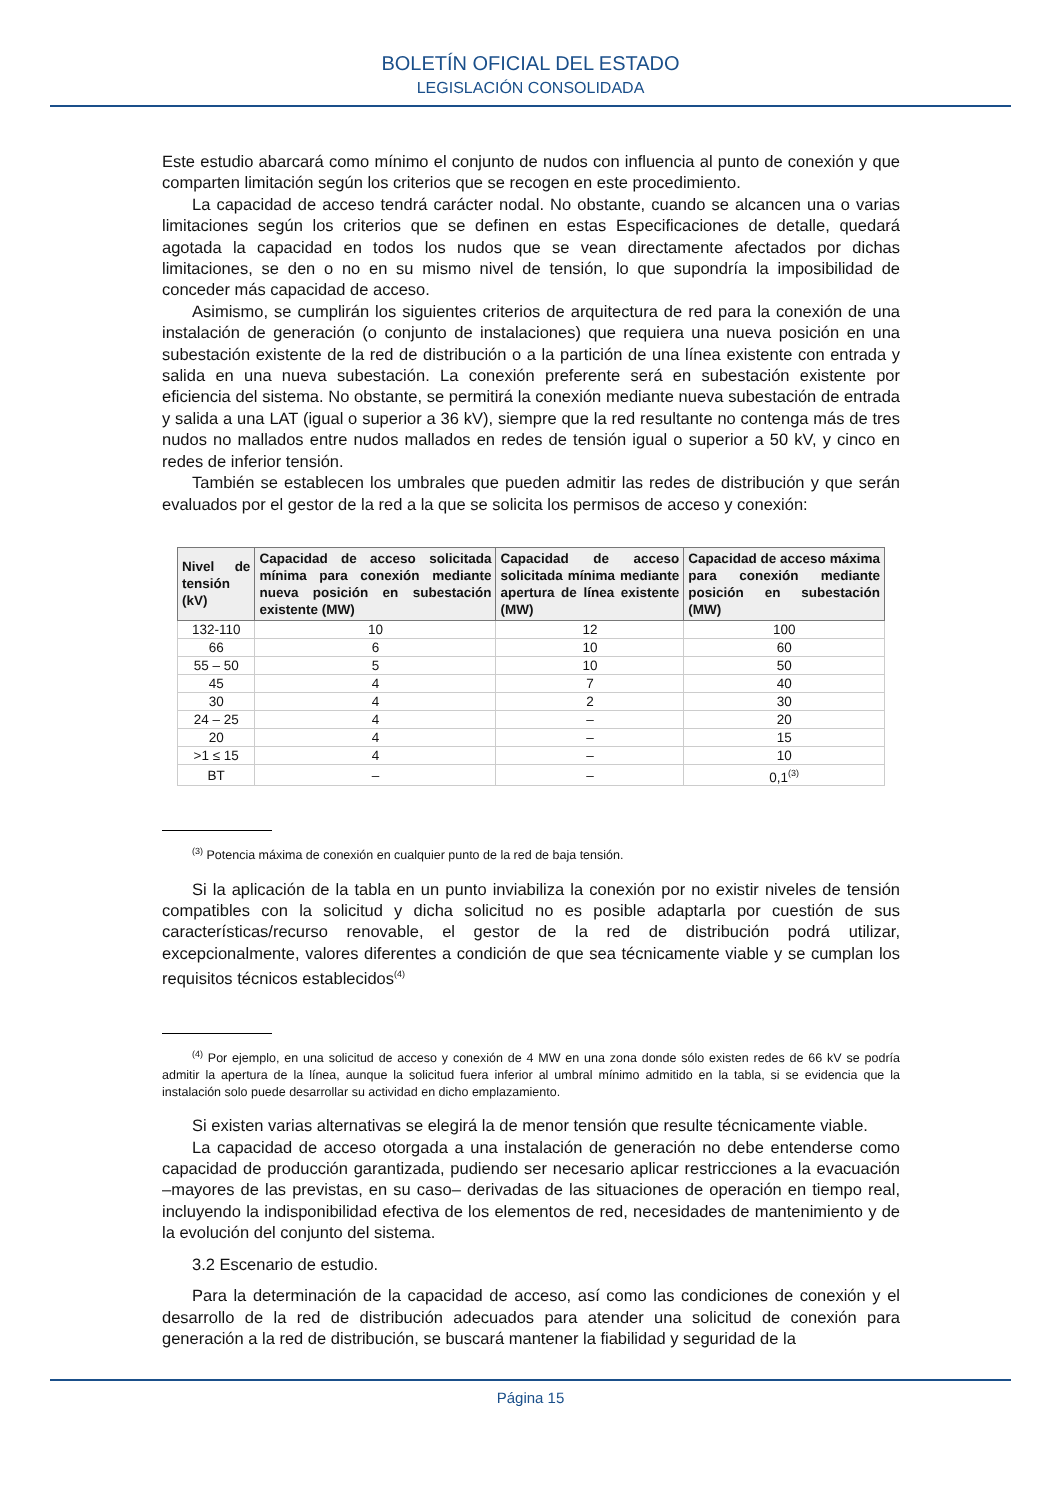BOLETÍN OFICIAL DEL ESTADO
LEGISLACIÓN CONSOLIDADA
Este estudio abarcará como mínimo el conjunto de nudos con influencia al punto de conexión y que comparten limitación según los criterios que se recogen en este procedimiento.
La capacidad de acceso tendrá carácter nodal. No obstante, cuando se alcancen una o varias limitaciones según los criterios que se definen en estas Especificaciones de detalle, quedará agotada la capacidad en todos los nudos que se vean directamente afectados por dichas limitaciones, se den o no en su mismo nivel de tensión, lo que supondría la imposibilidad de conceder más capacidad de acceso.
Asimismo, se cumplirán los siguientes criterios de arquitectura de red para la conexión de una instalación de generación (o conjunto de instalaciones) que requiera una nueva posición en una subestación existente de la red de distribución o a la partición de una línea existente con entrada y salida en una nueva subestación. La conexión preferente será en subestación existente por eficiencia del sistema. No obstante, se permitirá la conexión mediante nueva subestación de entrada y salida a una LAT (igual o superior a 36 kV), siempre que la red resultante no contenga más de tres nudos no mallados entre nudos mallados en redes de tensión igual o superior a 50 kV, y cinco en redes de inferior tensión.
También se establecen los umbrales que pueden admitir las redes de distribución y que serán evaluados por el gestor de la red a la que se solicita los permisos de acceso y conexión:
| Nivel de tensión (kV) | Capacidad de acceso solicitada mínima para conexión mediante nueva posición en subestación existente (MW) | Capacidad de acceso solicitada mínima mediante apertura de línea existente (MW) | Capacidad de acceso máxima para conexión mediante posición en subestación (MW) |
| --- | --- | --- | --- |
| 132-110 | 10 | 12 | 100 |
| 66 | 6 | 10 | 60 |
| 55 – 50 | 5 | 10 | 50 |
| 45 | 4 | 7 | 40 |
| 30 | 4 | 2 | 30 |
| 24 – 25 | 4 | – | 20 |
| 20 | 4 | – | 15 |
| >1 ≤ 15 | 4 | – | 10 |
| BT | – | – | 0,1<sup>(3)</sup> |
<sup>(3)</sup> Potencia máxima de conexión en cualquier punto de la red de baja tensión.
Si la aplicación de la tabla en un punto inviabiliza la conexión por no existir niveles de tensión compatibles con la solicitud y dicha solicitud no es posible adaptarla por cuestión de sus características/recurso renovable, el gestor de la red de distribución podrá utilizar, excepcionalmente, valores diferentes a condición de que sea técnicamente viable y se cumplan los requisitos técnicos establecidos<sup>(4)</sup>
<sup>(4)</sup> Por ejemplo, en una solicitud de acceso y conexión de 4 MW en una zona donde sólo existen redes de 66 kV se podría admitir la apertura de la línea, aunque la solicitud fuera inferior al umbral mínimo admitido en la tabla, si se evidencia que la instalación solo puede desarrollar su actividad en dicho emplazamiento.
Si existen varias alternativas se elegirá la de menor tensión que resulte técnicamente viable.
La capacidad de acceso otorgada a una instalación de generación no debe entenderse como capacidad de producción garantizada, pudiendo ser necesario aplicar restricciones a la evacuación –mayores de las previstas, en su caso– derivadas de las situaciones de operación en tiempo real, incluyendo la indisponibilidad efectiva de los elementos de red, necesidades de mantenimiento y de la evolución del conjunto del sistema.
3.2 Escenario de estudio.
Para la determinación de la capacidad de acceso, así como las condiciones de conexión y el desarrollo de la red de distribución adecuados para atender una solicitud de conexión para generación a la red de distribución, se buscará mantener la fiabilidad y seguridad de la
Página 15